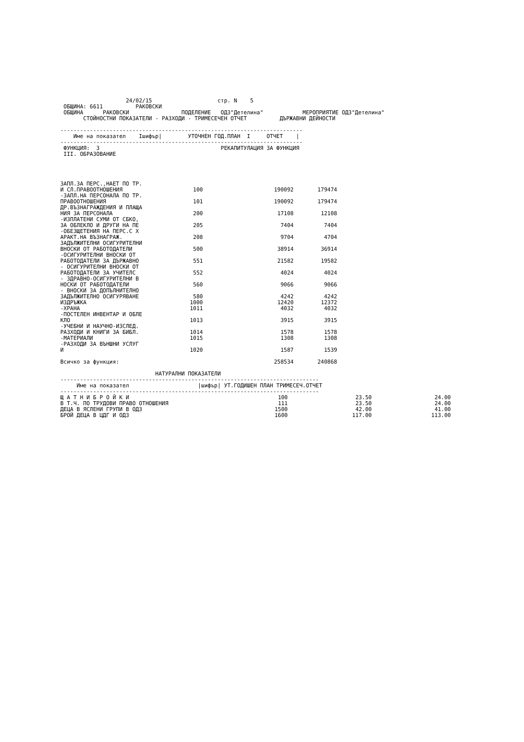24/02/15                    стр. N    5
 ОБЩИНА: 6611          РАКОВСКИ
 ОБЩИНА      РАКОВСКИ                ПОДЕЛЕНИЕ   ОДЗ"Детелина"            МЕРОПРИЯТИЕ ОДЗ"Детелина"
       СТОЙНОСТНИ ПОКАЗАТЕЛИ - РАЗХОДИ - ТРИМЕСЕЧЕН ОТЧЕТ          ДЪРЖАВНИ ДЕЙНОСТИ

--------------------------------------------------------------------------
    Име на показател    Iшифър|        УТОЧНЕН ГОД.ПЛАН  I     ОТЧЕТ    |
--------------------------------------------------------------------------
 ФУНКЦИЯ:  3                                     РЕКАПИТУЛАЦИЯ ЗА ФУНКЦИЯ
 III. ОБРАЗОВАНИЕ
| ЗАПЛ.ЗА ПЕРС.,НАЕТ ПО ТР. И СЛ.ПРАВООТНОШЕНИЯ | 100 | 190092 | 179474 |
| -ЗАПЛ.НА ПЕРСОНАЛА ПО ТР. ПРАВООТНОШЕНИЯ | 101 | 190092 | 179474 |
| ДР.ВЪЗНАГРАЖДЕНИЯ И ПЛАЩА НИЯ ЗА ПЕРСОНАЛА | 200 | 17108 | 12108 |
| -ИЗПЛАТЕНИ СУМИ ОТ СБКО, ЗА ОБЛЕКЛО И ДРУГИ НА ПЕ | 205 | 7404 | 7404 |
| -ОБЕЗЩЕТЕНИЯ НА ПЕРС.С Х АРАКТ.НА ВЪЗНАГРАЖ. | 208 | 9704 | 4704 |
| ЗАДЪЛЖИТЕЛНИ ОСИГУРИТЕЛНИ ВНОСКИ ОТ РАБОТОДАТЕЛИ | 500 | 38914 | 36914 |
| -ОСИГУРИТЕЛНИ ВНОСКИ ОТ РАБОТОДАТЕЛИ ЗА ДЪРЖАВНО | 551 | 21582 | 19582 |
| - ОСИГУРИТЕЛНИ ВНОСКИ ОТ РАБОТОДАТЕЛИ ЗА УЧИТЕЛС | 552 | 4024 | 4024 |
| - ЗДРАВНО-ОСИГУРИТЕЛНИ В НОСКИ ОТ РАБОТОДАТЕЛИ | 560 | 9066 | 9066 |
| - ВНОСКИ ЗА ДОПЪЛНИТЕЛНО ЗАДЪЛЖИТЕЛНО ОСИГУРЯВАНЕ | 580 | 4242 | 4242 |
| ИЗДРЪЖКА | 1000 | 12420 | 12372 |
| -ХРАНА | 1011 | 4032 | 4032 |
| -ПОСТЕЛЕН ИНВЕНТАР И ОБЛЕ КЛО | 1013 | 3915 | 3915 |
| -УЧЕБНИ И НАУЧНО-ИЗСЛЕД. РАЗХОДИ И КНИГИ ЗА БИБЛ. | 1014 | 1578 | 1578 |
| -МАТЕРИАЛИ | 1015 | 1308 | 1308 |
| -РАЗХОДИ ЗА ВЪНШНИ УСЛУГ И | 1020 | 1587 | 1539 |
| Всичко за функция: | | 258534 | 240868 |
                             НАТУРАЛНИ ПОКАЗАТЕЛИ
-------------------------------------------------------------------------------
     Име на показател                     |шифър| УТ.ГОДИШЕН ПЛАН ТРИМЕСЕЧ.ОТЧЕТ
-------------------------------------------------------------------------------
| Щ А Т Н И Б Р О Й К И | 100 | 23.50 | 24.00 |
| В Т.Ч. ПО ТРУДОВИ ПРАВО ОТНОШЕНИЯ | 111 | 23.50 | 24.00 |
| ДЕЦА В ЯСЛЕНИ ГРУПИ В ОДЗ | 1500 | 42.00 | 41.00 |
| БРОЙ ДЕЦА В ЦДГ И ОДЗ | 1600 | 117.00 | 113.00 |